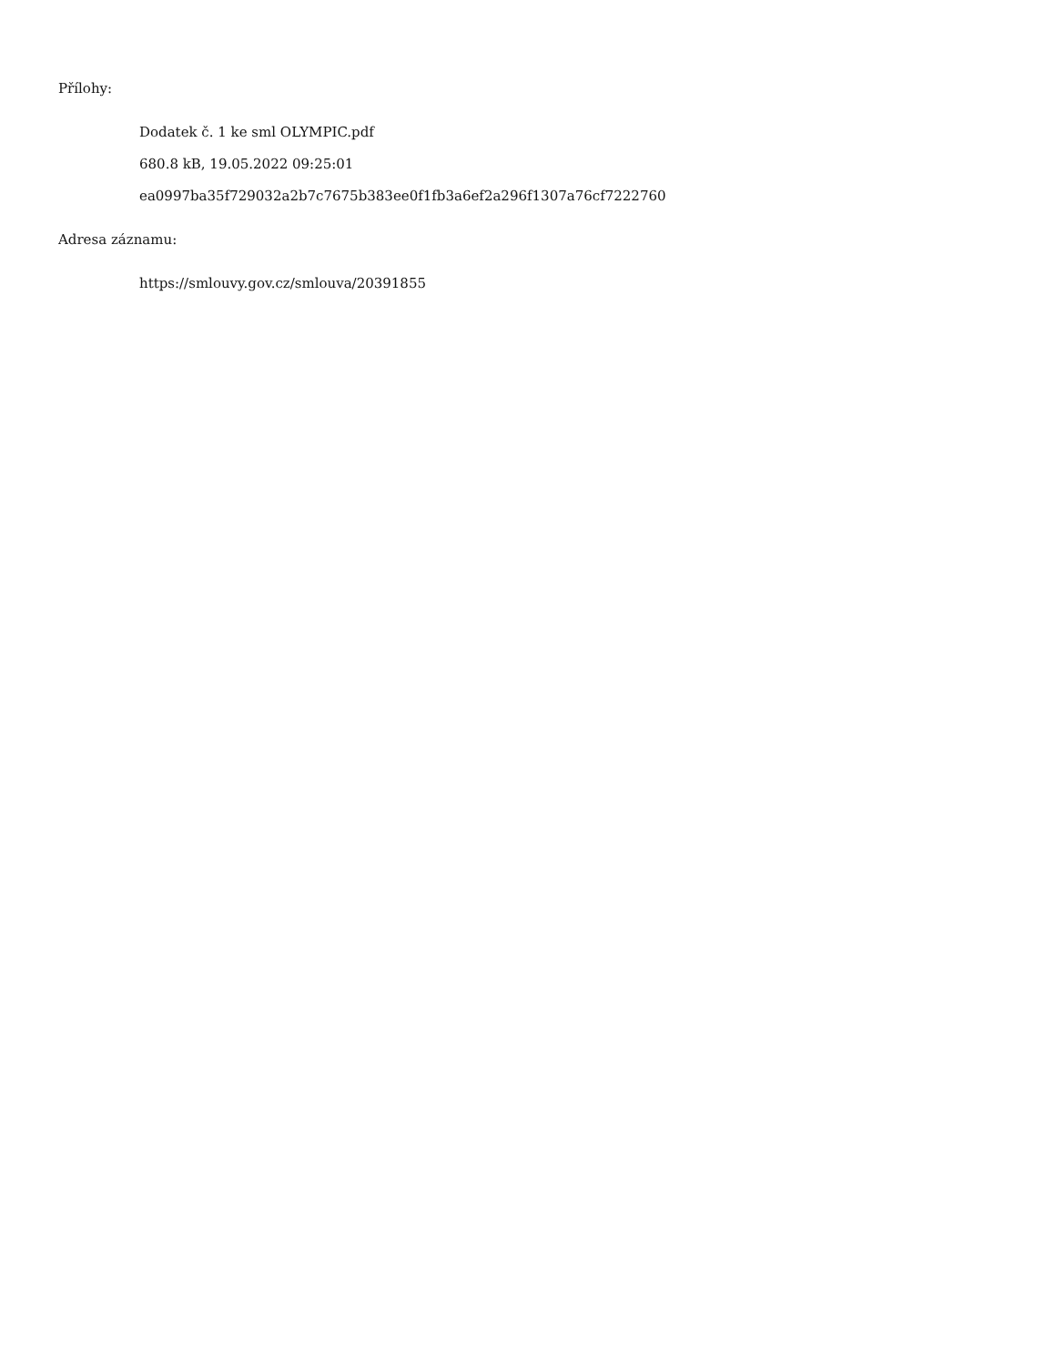Přílohy:
Dodatek č. 1 ke sml OLYMPIC.pdf
680.8 kB, 19.05.2022 09:25:01
ea0997ba35f729032a2b7c7675b383ee0f1fb3a6ef2a296f1307a76cf7222760
Adresa záznamu:
https://smlouvy.gov.cz/smlouva/20391855